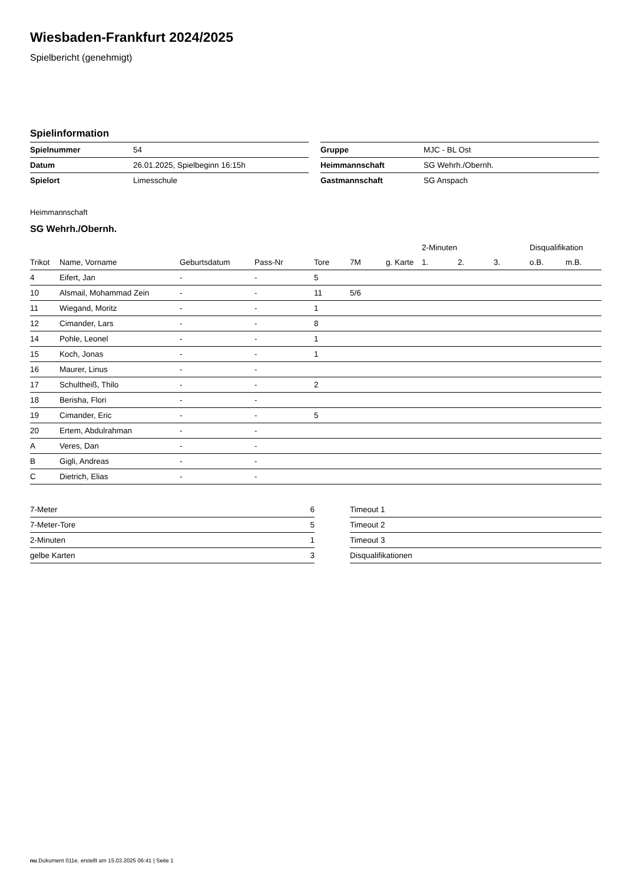Wiesbaden-Frankfurt 2024/2025
Spielbericht (genehmigt)
Spielinformation
| Spielnummer | 54 |
| Datum | 26.01.2025, Spielbeginn 16:15h |
| Spielort | Limesschule |
| Gruppe | MJC - BL Ost |
| Heimmannschaft | SG Wehrh./Obernh. |
| Gastmannschaft | SG Anspach |
Heimmannschaft
SG Wehrh./Obernh.
| | | | | | | | 2-Minuten | | | Disqualifikation | |
| --- | --- | --- | --- | --- | --- | --- | --- | --- | --- | --- | --- |
| Trikot | Name, Vorname | Geburtsdatum | Pass-Nr | Tore | 7M | g. Karte | 1. | 2. | 3. | o.B. | m.B. |
| 4 | Eifert, Jan | - | - | 5 | | | | | | | |
| 10 | Alsmail, Mohammad Zein | - | - | 11 | 5/6 | | | | | | |
| 11 | Wiegand, Moritz | - | - | 1 | | | | | | | |
| 12 | Cimander, Lars | - | - | 8 | | | | | | | |
| 14 | Pohle, Leonel | - | - | 1 | | | | | | | |
| 15 | Koch, Jonas | - | - | 1 | | | | | | | |
| 16 | Maurer, Linus | - | - | | | | | | | | |
| 17 | Schultheiß, Thilo | - | - | 2 | | | | | | | |
| 18 | Berisha, Flori | - | - | | | | | | | | |
| 19 | Cimander, Eric | - | - | 5 | | | | | | | |
| 20 | Ertem, Abdulrahman | - | - | | | | | | | | |
| A | Veres, Dan | - | - | | | | | | | | |
| B | Gigli, Andreas | - | - | | | | | | | | |
| C | Dietrich, Elias | - | - | | | | | | | | |
| 7-Meter | 6 |
| 7-Meter-Tore | 5 |
| 2-Minuten | 1 |
| gelbe Karten | 3 |
| Timeout 1 |
| Timeout 2 |
| Timeout 3 |
| Disqualifikationen |
nu.Dokument 011e, erstellt am 15.03.2025 06:41 | Seite 1